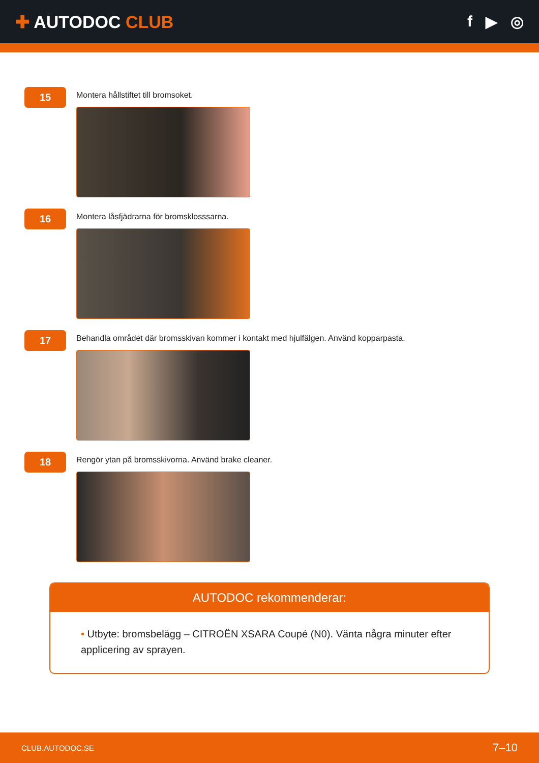✚ AUTODOC CLUB f ▶ ◎
15
Montera hållstiftet till bromsoket.
16
Montera låsfjädrarna för bromsklosssarna.
17
Behandla området där bromsskivan kommer i kontakt med hjulfälgen. Använd kopparpasta.
18
Rengör ytan på bromsskivorna. Använd brake cleaner.
AUTODOC rekommenderar:
• Utbyte: bromsbelägg – CITROËN XSARA Coupé (N0). Vänta några minuter efter applicering av sprayen.
CLUB.AUTODOC.SE 7–10